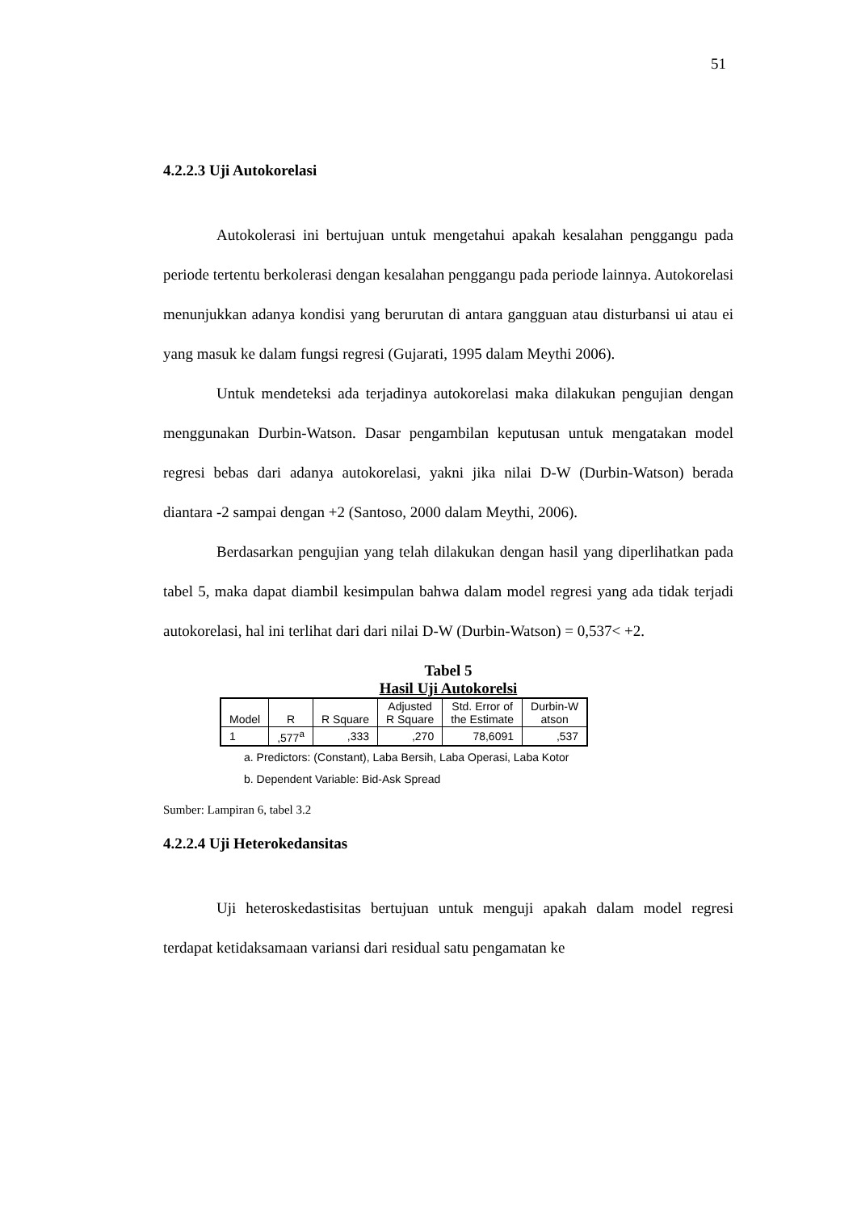51
4.2.2.3 Uji Autokorelasi
Autokolerasi ini bertujuan untuk mengetahui apakah kesalahan penggangu pada periode tertentu berkolerasi dengan kesalahan penggangu pada periode lainnya. Autokorelasi menunjukkan adanya kondisi yang berurutan di antara gangguan atau disturbansi ui atau ei yang masuk ke dalam fungsi regresi (Gujarati, 1995 dalam Meythi 2006).
Untuk mendeteksi ada terjadinya autokorelasi maka dilakukan pengujian dengan menggunakan Durbin-Watson. Dasar pengambilan keputusan untuk mengatakan model regresi bebas dari adanya autokorelasi, yakni jika nilai D-W (Durbin-Watson) berada diantara -2 sampai dengan +2 (Santoso, 2000 dalam Meythi, 2006).
Berdasarkan pengujian yang telah dilakukan dengan hasil yang diperlihatkan pada tabel 5, maka dapat diambil kesimpulan bahwa dalam model regresi yang ada tidak terjadi autokorelasi, hal ini terlihat dari dari nilai D-W (Durbin-Watson) = 0,537< +2.
Tabel 5
Hasil Uji Autokorelsi
| Model | R | R Square | Adjusted R Square | Std. Error of the Estimate | Durbin-W atson |
| --- | --- | --- | --- | --- | --- |
| 1 | ,577<sup>a</sup> | ,333 | ,270 | 78,6091 | ,537 |
a. Predictors: (Constant), Laba Bersih, Laba Operasi, Laba Kotor
b. Dependent Variable: Bid-Ask Spread
Sumber: Lampiran 6, tabel 3.2
4.2.2.4 Uji Heterokedansitas
Uji heteroskedastisitas bertujuan untuk menguji apakah dalam model regresi terdapat ketidaksamaan variansi dari residual satu pengamatan ke